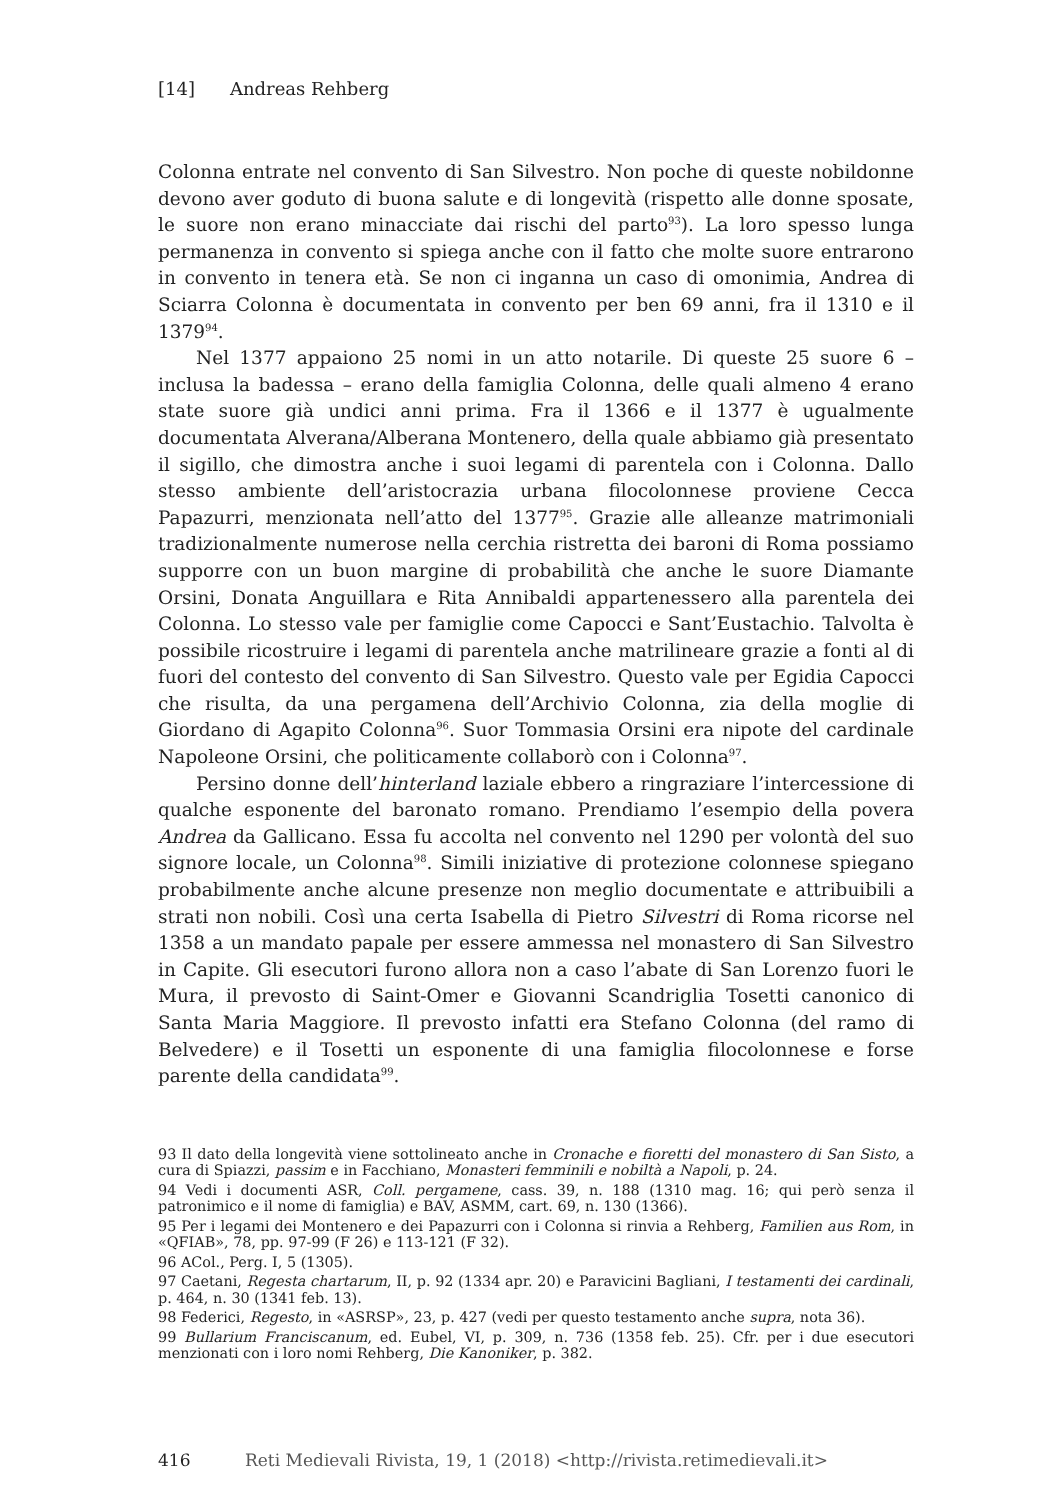[14] Andreas Rehberg
Colonna entrate nel convento di San Silvestro. Non poche di queste nobildonne devono aver goduto di buona salute e di longevità (rispetto alle donne sposate, le suore non erano minacciate dai rischi del parto<sup>93</sup>). La loro spesso lunga permanenza in convento si spiega anche con il fatto che molte suore entrarono in convento in tenera età. Se non ci inganna un caso di omonimia, Andrea di Sciarra Colonna è documentata in convento per ben 69 anni, fra il 1310 e il 1379<sup>94</sup>.
Nel 1377 appaiono 25 nomi in un atto notarile. Di queste 25 suore 6 – inclusa la badessa – erano della famiglia Colonna, delle quali almeno 4 erano state suore già undici anni prima. Fra il 1366 e il 1377 è ugualmente documentata Alverana/Alberana Montenero, della quale abbiamo già presentato il sigillo, che dimostra anche i suoi legami di parentela con i Colonna. Dallo stesso ambiente dell’aristocrazia urbana filocolonnese proviene Cecca Papazurri, menzionata nell’atto del 1377<sup>95</sup>. Grazie alle alleanze matrimoniali tradizionalmente numerose nella cerchia ristretta dei baroni di Roma possiamo supporre con un buon margine di probabilità che anche le suore Diamante Orsini, Donata Anguillara e Rita Annibaldi appartenessero alla parentela dei Colonna. Lo stesso vale per famiglie come Capocci e Sant’Eustachio. Talvolta è possibile ricostruire i legami di parentela anche matrilineare grazie a fonti al di fuori del contesto del convento di San Silvestro. Questo vale per Egidia Capocci che risulta, da una pergamena dell’Archivio Colonna, zia della moglie di Giordano di Agapito Colonna<sup>96</sup>. Suor Tommasia Orsini era nipote del cardinale Napoleone Orsini, che politicamente collaborò con i Colonna<sup>97</sup>.
Persino donne dell’hinterland laziale ebbero a ringraziare l’intercessione di qualche esponente del baronato romano. Prendiamo l’esempio della povera Andrea da Gallicano. Essa fu accolta nel convento nel 1290 per volontà del suo signore locale, un Colonna<sup>98</sup>. Simili iniziative di protezione colonnese spiegano probabilmente anche alcune presenze non meglio documentate e attribuibili a strati non nobili. Così una certa Isabella di Pietro Silvestri di Roma ricorse nel 1358 a un mandato papale per essere ammessa nel monastero di San Silvestro in Capite. Gli esecutori furono allora non a caso l’abate di San Lorenzo fuori le Mura, il prevosto di Saint-Omer e Giovanni Scandriglia Tosetti canonico di Santa Maria Maggiore. Il prevosto infatti era Stefano Colonna (del ramo di Belvedere) e il Tosetti un esponente di una famiglia filocolonnese e forse parente della candidata<sup>99</sup>.
93 Il dato della longevità viene sottolineato anche in Cronache e fioretti del monastero di San Sisto, a cura di Spiazzi, passim e in Facchiano, Monasteri femminili e nobiltà a Napoli, p. 24.
94 Vedi i documenti ASR, Coll. pergamene, cass. 39, n. 188 (1310 mag. 16; qui però senza il patronimico e il nome di famiglia) e BAV, ASMM, cart. 69, n. 130 (1366).
95 Per i legami dei Montenero e dei Papazurri con i Colonna si rinvia a Rehberg, Familien aus Rom, in «QFIAB», 78, pp. 97-99 (F 26) e 113-121 (F 32).
96 ACol., Perg. I, 5 (1305).
97 Caetani, Regesta chartarum, II, p. 92 (1334 apr. 20) e Paravicini Bagliani, I testamenti dei cardinali, p. 464, n. 30 (1341 feb. 13).
98 Federici, Regesto, in «ASRSP», 23, p. 427 (vedi per questo testamento anche supra, nota 36).
99 Bullarium Franciscanum, ed. Eubel, VI, p. 309, n. 736 (1358 feb. 25). Cfr. per i due esecutori menzionati con i loro nomi Rehberg, Die Kanoniker, p. 382.
416 Reti Medievali Rivista, 19, 1 (2018) <http://rivista.retimedievali.it>